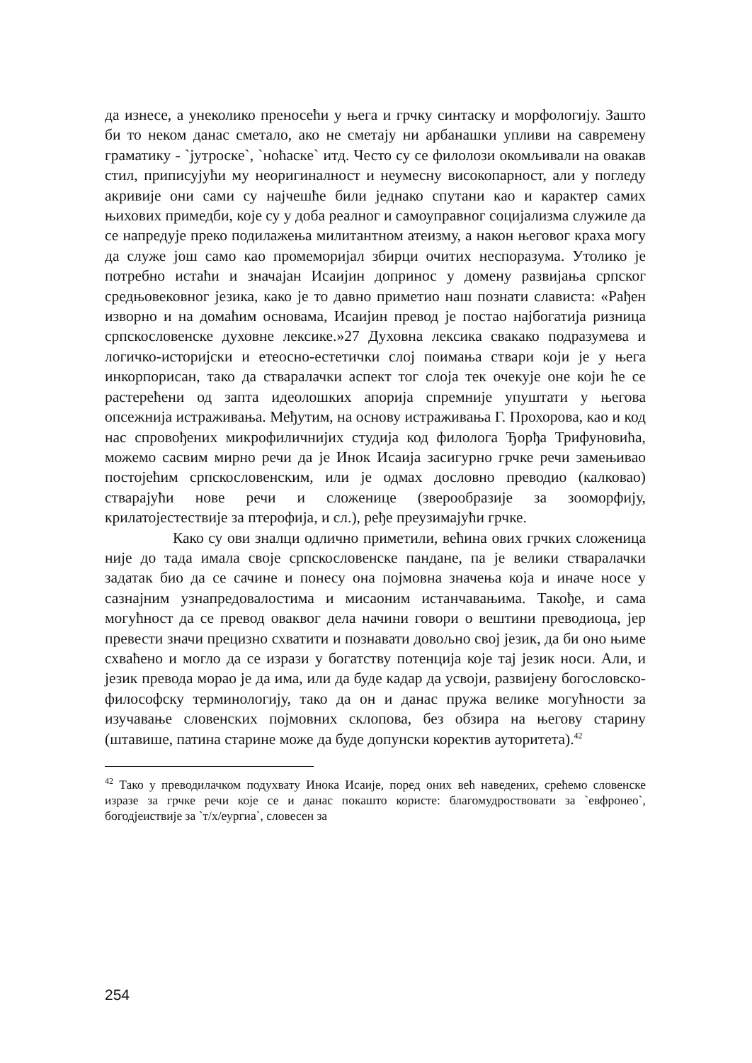да изнесе, а унеколико преносећи у њега и грчку синтаску и морфологију. Зашто би то неком данас сметало, ако не сметају ни арбанашки упливи на савремену граматику - `јутроске`, `ноћаске` итд. Често су се филолози окомљивали на овакав стил, приписујући му неоригиналност и неумесну високопарност, али у погледу акривије они сами су најчешће били једнако спутани као и карактер самих њихових примедби, које су у доба реалног и самоуправног социјализма служиле да се напредује преко подилажења милитантном атеизму, а након његовог краха могу да служе још само као промеморијал збирци очитих неспоразума. Утолико је потребно истаћи и значајан Исаијин допринос у домену развијања српског средњовековног језика, како је то давно приметио наш познати слависта: «Рађен изворно и на домаћим основама, Исаијин превод је постао најбогатија ризница српскословенске духовне лексике.»27 Духовна лексика свакако подразумева и логичко-историјски и етеосно-естетички слој поимања ствари који је у њега инкорпорисан, тако да стваралачки аспект тог слоја тек очекује оне који ће се растерећени од запта идеолошких апорија спремније упуштати у његова опсежнија истраживања. Међутим, на основу истраживања Г. Прохорова, као и код нас спровођених микрофиличнијих студија код филолога Ђорђа Трифуновића, можемо сасвим мирно речи да је Инок Исаија засигурно грчке речи замењивао постојећим српскословенским, или је одмах дословно преводио (калковао) стварајући нове речи и сложенице (зверообразије за зооморфију, крилатојестествије за птерофија, и сл.), ређе преузимајући грчке.
Како су ови зналци одлично приметили, већина ових грчких сложеница није до тада имала своје српскословенске пандане, па је велики стваралачки задатак био да се сачине и понесу она појмовна значења која и иначе носе у сазнајним узнапредовалостима и мисаоним истанчавањима. Такође, и сама могућност да се превод оваквог дела начини говори о вештини преводиоца, јер превести значи прецизно схватити и познавати довољно свој језик, да би оно њиме схваћено и могло да се изрази у богатству потенција које тај језик носи. Али, и језик превода морао је да има, или да буде кадар да усвоји, развијену богословско-философску терминологију, тако да он и данас пружа велике могућности за изучавање словенских појмовних склопова, без обзира на његову старину (штавише, патина старине може да буде допунски коректив ауторитета).<sup>42</sup>
<sup>42</sup> Тако у преводилачком подухвату Инока Исаије, поред оних већ наведених, срећемо словенске изразе за грчке речи које се и данас покашто користе: благомудроствовати за `евфронео`, богодјеиствије за `т/х/еургиа`, словесен за
254